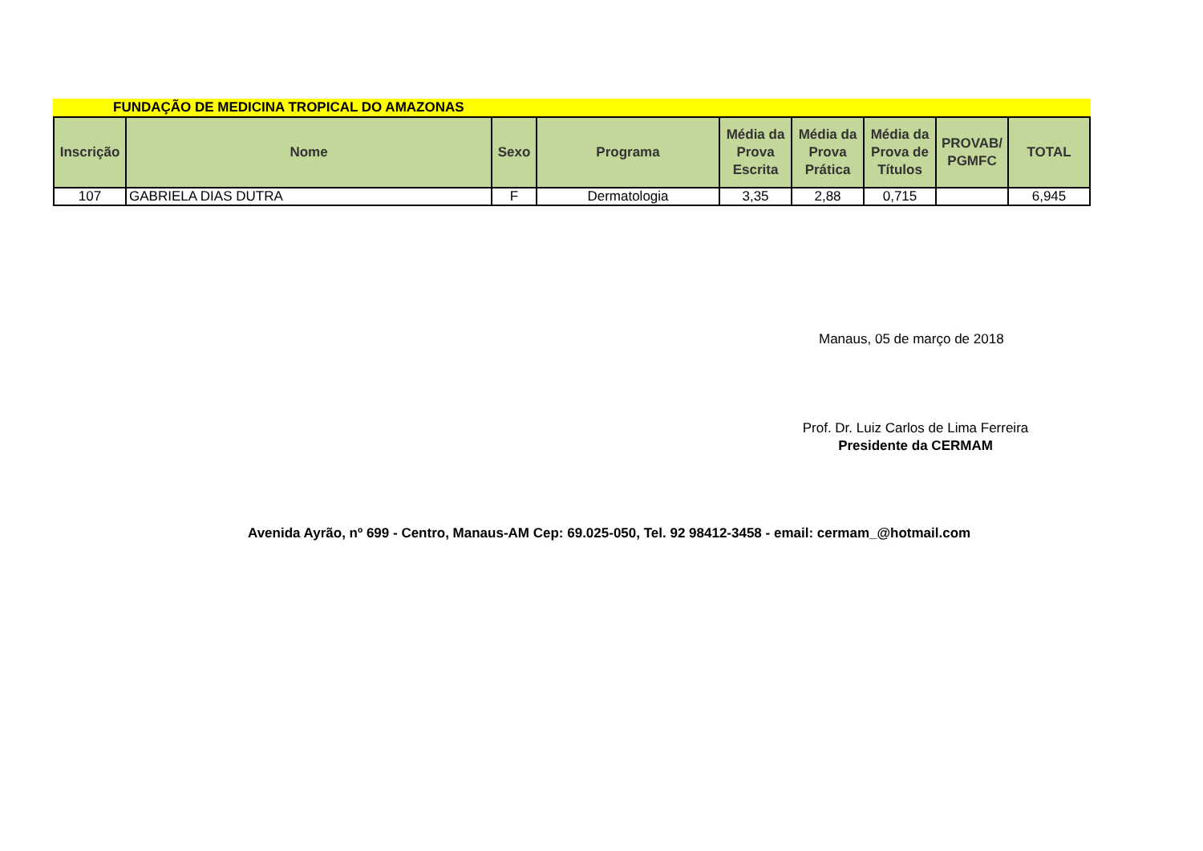FUNDAÇÃO DE MEDICINA TROPICAL DO AMAZONAS
| Inscrição | Nome | Sexo | Programa | Média da Prova Escrita | Média da Prova Prática | Média da Prova de Títulos | PROVAB/ PGMFC | TOTAL |
| --- | --- | --- | --- | --- | --- | --- | --- | --- |
| 107 | GABRIELA DIAS DUTRA | F | Dermatologia | 3,35 | 2,88 | 0,715 | | 6,945 |
Manaus, 05 de março de 2018
Prof. Dr. Luiz Carlos de Lima Ferreira
Presidente da CERMAM
Avenida Ayrão, nº 699 - Centro, Manaus-AM Cep: 69.025-050, Tel. 92 98412-3458 - email: cermam_@hotmail.com